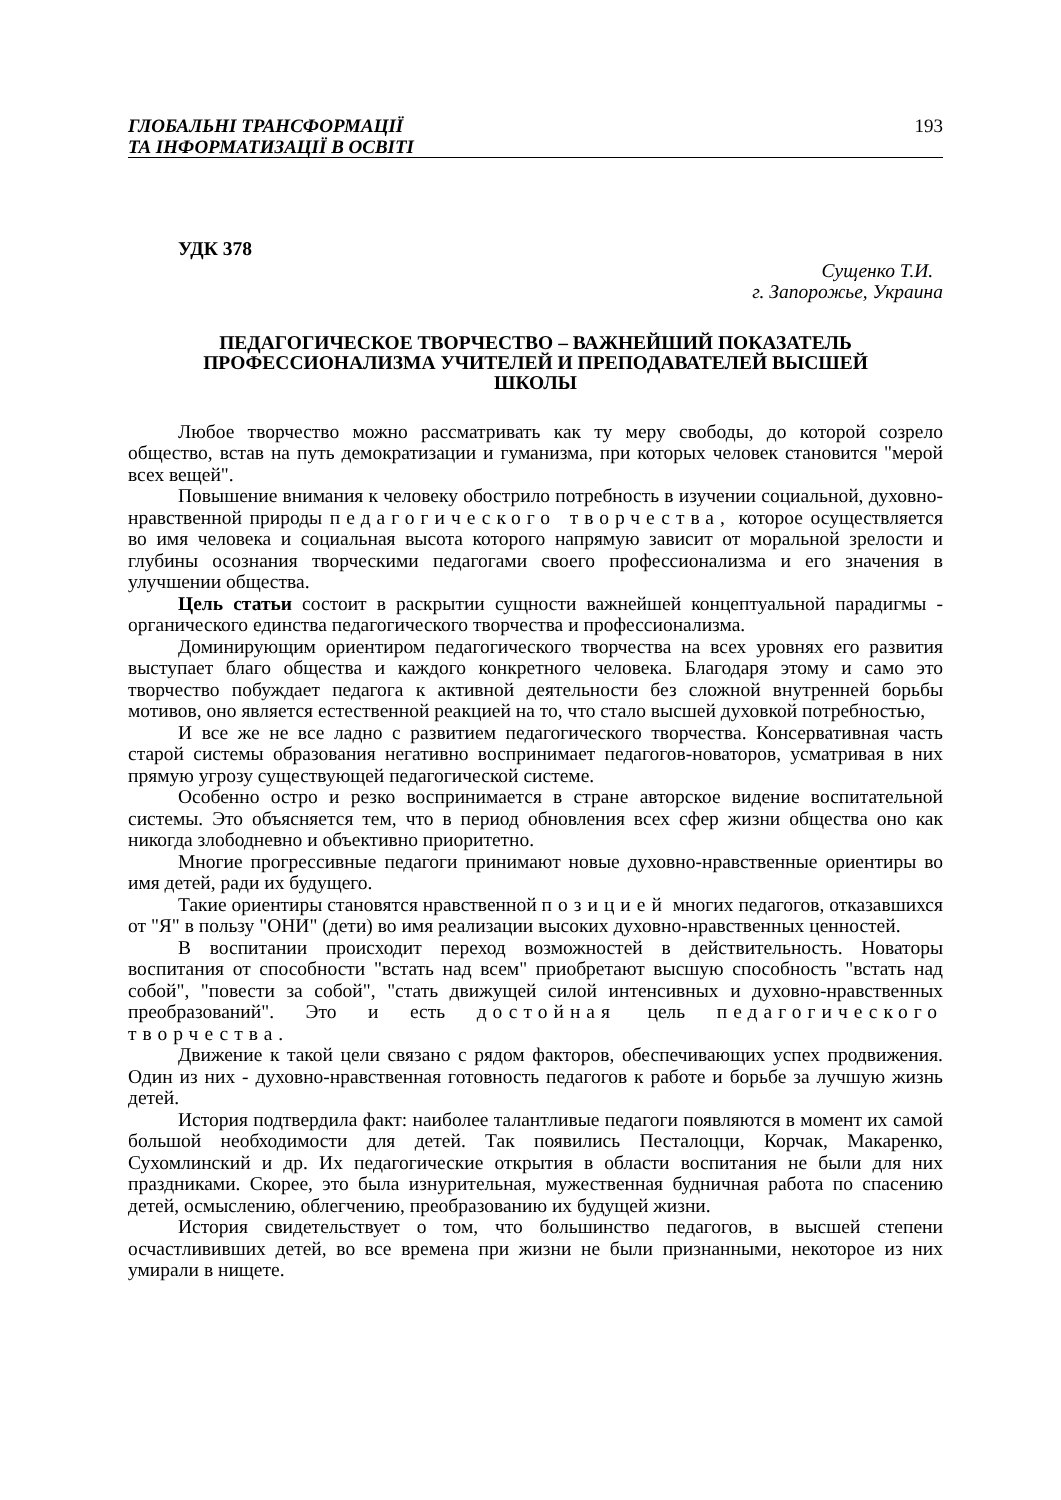ГЛОБАЛЬНІ ТРАНСФОРМАЦІЇ
ТА ІНФОРМАТИЗАЦІЇ В ОСВІТІ
193
УДК 378
Сущенко Т.И.
г. Запорожье, Украина
ПЕДАГОГИЧЕСКОЕ ТВОРЧЕСТВО – ВАЖНЕЙШИЙ ПОКАЗАТЕЛЬ ПРОФЕССИОНАЛИЗМА УЧИТЕЛЕЙ И ПРЕПОДАВАТЕЛЕЙ ВЫСШЕЙ ШКОЛЫ
Любое творчество можно рассматривать как ту меру свободы, до которой созрело общество, встав на путь демократизации и гуманизма, при которых человек становится "мерой всех вещей".
Повышение внимания к человеку обострило потребность в изучении социальной, духовно-нравственной природы педагогического творчества, которое осуществляется во имя человека и социальная высота которого напрямую зависит от моральной зрелости и глубины осознания творческими педагогами своего профессионализма и его значения в улучшении общества.
Цель статьи состоит в раскрытии сущности важнейшей концептуальной парадигмы - органического единства педагогического творчества и профессионализма.
Доминирующим ориентиром педагогического творчества на всех уровнях его развития выступает благо общества и каждого конкретного человека. Благодаря этому и само это творчество побуждает педагога к активной деятельности без сложной внутренней борьбы мотивов, оно является естественной реакцией на то, что стало высшей духовкой потребностью,
И все же не все ладно с развитием педагогического творчества. Консервативная часть старой системы образования негативно воспринимает педагогов-новаторов, усматривая в них прямую угрозу существующей педагогической системе.
Особенно остро и резко воспринимается в стране авторское видение воспитательной системы. Это объясняется тем, что в период обновления всех сфер жизни общества оно как никогда злободневно и объективно приоритетно.
Многие прогрессивные педагоги принимают новые духовно-нравственные ориентиры во имя детей, ради их будущего.
Такие ориентиры становятся нравственной позицией многих педагогов, отказавшихся от "Я" в пользу "ОНИ" (дети) во имя реализации высоких духовно-нравственных ценностей.
В воспитании происходит переход возможностей в действительность. Новаторы воспитания от способности "встать над всем" приобретают высшую способность "встать над собой", "повести за собой", "стать движущей силой интенсивных и духовно-нравственных преобразований". Это и есть достойная цель педагогического творчества.
Движение к такой цели связано с рядом факторов, обеспечивающих успех продвижения. Один из них - духовно-нравственная готовность педагогов к работе и борьбе за лучшую жизнь детей.
История подтвердила факт: наиболее талантливые педагоги появляются в момент их самой большой необходимости для детей. Так появились Песталоцци, Корчак, Макаренко, Сухомлинский и др. Их педагогические открытия в области воспитания не были для них праздниками. Скорее, это была изнурительная, мужественная будничная работа по спасению детей, осмыслению, облегчению, преобразованию их будущей жизни.
История свидетельствует о том, что большинство педагогов, в высшей степени осчастлививших детей, во все времена при жизни не были признанными, некоторое из них умирали в нищете.